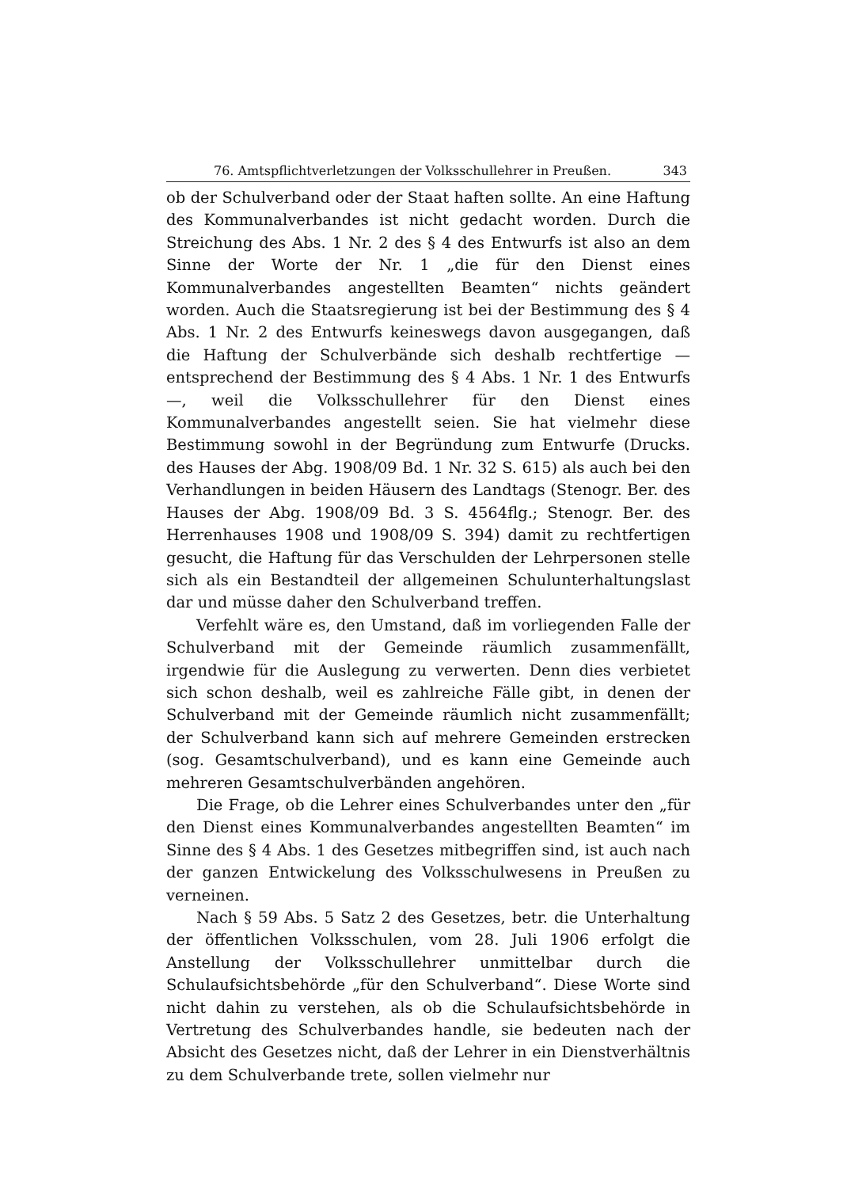76. Amtspflichtverletzungen der Volksschullehrer in Preußen. 343
ob der Schulverband oder der Staat haften sollte. An eine Haftung des Kommunalverbandes ist nicht gedacht worden. Durch die Streichung des Abs. 1 Nr. 2 des § 4 des Entwurfs ist also an dem Sinne der Worte der Nr. 1 „die für den Dienst eines Kommunalverbandes angestellten Beamten“ nichts geändert worden. Auch die Staatsregierung ist bei der Bestimmung des § 4 Abs. 1 Nr. 2 des Entwurfs keineswegs davon ausgegangen, daß die Haftung der Schulverbände sich deshalb rechtfertige — entsprechend der Bestimmung des § 4 Abs. 1 Nr. 1 des Entwurfs —, weil die Volksschullehrer für den Dienst eines Kommunalverbandes angestellt seien. Sie hat vielmehr diese Bestimmung sowohl in der Begründung zum Entwurfe (Drucks. des Hauses der Abg. 1908/09 Bd. 1 Nr. 32 S. 615) als auch bei den Verhandlungen in beiden Häusern des Landtags (Stenogr. Ber. des Hauses der Abg. 1908/09 Bd. 3 S. 4564flg.; Stenogr. Ber. des Herrenhauses 1908 und 1908/09 S. 394) damit zu rechtfertigen gesucht, die Haftung für das Verschulden der Lehrpersonen stelle sich als ein Bestandteil der allgemeinen Schulunterhaltungslast dar und müsse daher den Schulverband treffen.
Verfehlt wäre es, den Umstand, daß im vorliegenden Falle der Schulverband mit der Gemeinde räumlich zusammenfällt, irgendwie für die Auslegung zu verwerten. Denn dies verbietet sich schon deshalb, weil es zahlreiche Fälle gibt, in denen der Schulverband mit der Gemeinde räumlich nicht zusammenfällt; der Schulverband kann sich auf mehrere Gemeinden erstrecken (sog. Gesamtschulverband), und es kann eine Gemeinde auch mehreren Gesamtschulverbänden angehören.
Die Frage, ob die Lehrer eines Schulverbandes unter den „für den Dienst eines Kommunalverbandes angestellten Beamten“ im Sinne des § 4 Abs. 1 des Gesetzes mitbegriffen sind, ist auch nach der ganzen Entwickelung des Volksschulwesens in Preußen zu verneinen.
Nach § 59 Abs. 5 Satz 2 des Gesetzes, betr. die Unterhaltung der öffentlichen Volksschulen, vom 28. Juli 1906 erfolgt die Anstellung der Volksschullehrer unmittelbar durch die Schulaufsichtsbehörde „für den Schulverband“. Diese Worte sind nicht dahin zu verstehen, als ob die Schulaufsichtsbehörde in Vertretung des Schulverbandes handle, sie bedeuten nach der Absicht des Gesetzes nicht, daß der Lehrer in ein Dienstverhältnis zu dem Schulverbande trete, sollen vielmehr nur